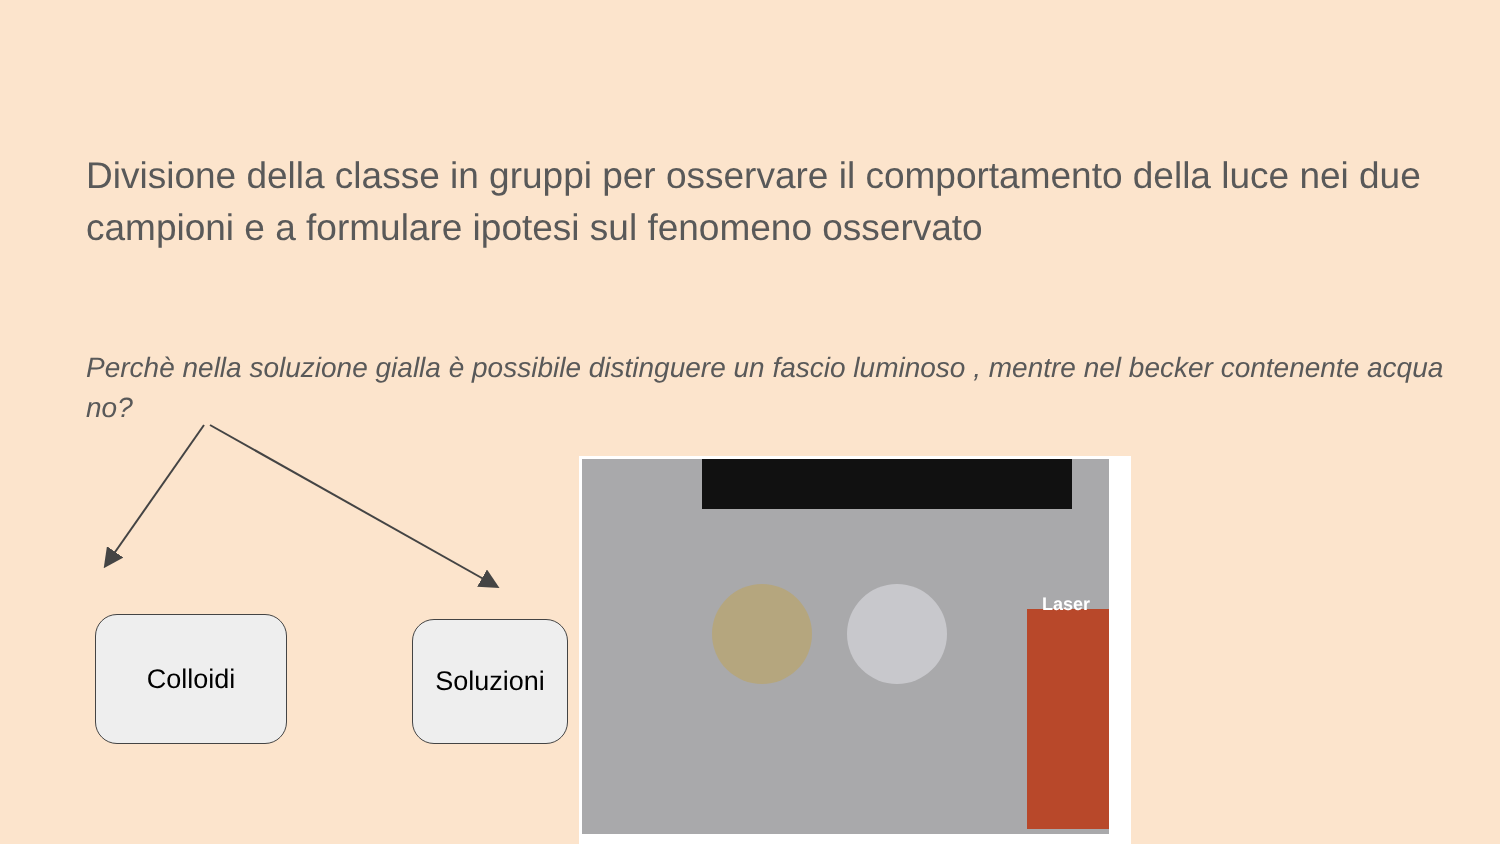Divisione della classe in gruppi per osservare il comportamento della luce nei due campioni e a formulare ipotesi sul fenomeno osservato
Perchè nella soluzione gialla è possibile distinguere un fascio luminoso , mentre nel becker contenente acqua no?
Colloidi Soluzioni
Laser